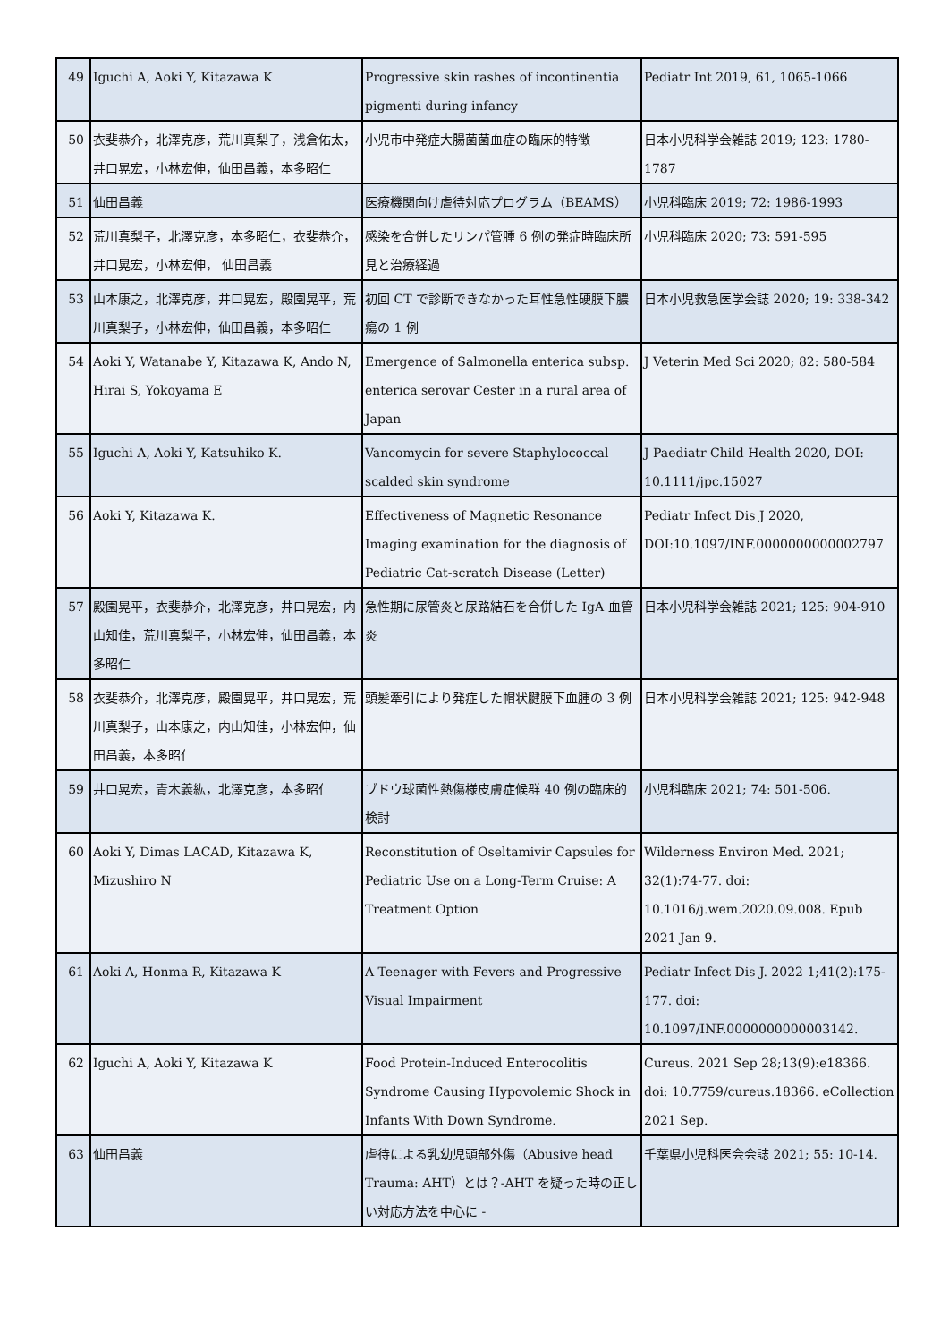| 49 | Iguchi A, Aoki Y, Kitazawa K | Progressive skin rashes of incontinentia pigmenti during infancy | Pediatr Int 2019, 61, 1065-1066 |
| 50 | 衣斐恭介，北澤克彦，荒川真梨子，浅倉佑太，井口晃宏，小林宏伸，仙田昌義，本多昭仁 | 小児市中発症大腸菌菌血症の臨床的特徴 | 日本小児科学会雑誌 2019; 123: 1780-1787 |
| 51 | 仙田昌義 | 医療機関向け虐待対応プログラム（BEAMS） | 小児科臨床 2019; 72: 1986-1993 |
| 52 | 荒川真梨子，北澤克彦，本多昭仁，衣斐恭介，井口晃宏，小林宏伸， 仙田昌義 | 感染を合併したリンパ管腫 6 例の発症時臨床所見と治療経過 | 小児科臨床 2020; 73: 591-595 |
| 53 | 山本康之，北澤克彦，井口晃宏，殿園晃平，荒川真梨子，小林宏伸，仙田昌義，本多昭仁 | 初回 CT で診断できなかった耳性急性硬膜下膿瘍の 1 例 | 日本小児救急医学会誌 2020; 19: 338-342 |
| 54 | Aoki Y, Watanabe Y, Kitazawa K, Ando N, Hirai S, Yokoyama E | Emergence of Salmonella enterica subsp. enterica serovar Cester in a rural area of Japan | J Veterin Med Sci 2020; 82: 580-584 |
| 55 | Iguchi A, Aoki Y, Katsuhiko K. | Vancomycin for severe Staphylococcal scalded skin syndrome | J Paediatr Child Health 2020, DOI: 10.1111/jpc.15027 |
| 56 | Aoki Y, Kitazawa K. | Effectiveness of Magnetic Resonance Imaging examination for the diagnosis of Pediatric Cat-scratch Disease (Letter) | Pediatr Infect Dis J 2020, DOI:10.1097/INF.0000000000002797 |
| 57 | 殿園晃平，衣斐恭介，北澤克彦，井口晃宏，内山知佳，荒川真梨子，小林宏伸，仙田昌義，本多昭仁 | 急性期に尿管炎と尿路結石を合併した IgA 血管炎 | 日本小児科学会雑誌 2021; 125: 904-910 |
| 58 | 衣斐恭介，北澤克彦，殿園晃平，井口晃宏，荒川真梨子，山本康之，内山知佳，小林宏伸，仙田昌義，本多昭仁 | 頭髪牽引により発症した帽状腱膜下血腫の 3 例 | 日本小児科学会雑誌 2021; 125: 942-948 |
| 59 | 井口晃宏，青木義紘，北澤克彦，本多昭仁 | ブドウ球菌性熱傷様皮膚症候群 40 例の臨床的検討 | 小児科臨床 2021; 74: 501-506. |
| 60 | Aoki Y, Dimas LACAD, Kitazawa K, Mizushiro N | Reconstitution of Oseltamivir Capsules for Pediatric Use on a Long-Term Cruise: A Treatment Option | Wilderness Environ Med. 2021; 32(1):74-77. doi: 10.1016/j.wem.2020.09.008. Epub 2021 Jan 9. |
| 61 | Aoki A, Honma R, Kitazawa K | A Teenager with Fevers and Progressive Visual Impairment | Pediatr Infect Dis J. 2022 1;41(2):175-177. doi: 10.1097/INF.0000000000003142. |
| 62 | Iguchi A, Aoki Y, Kitazawa K | Food Protein-Induced Enterocolitis Syndrome Causing Hypovolemic Shock in Infants With Down Syndrome. | Cureus. 2021 Sep 28;13(9):e18366. doi: 10.7759/cureus.18366. eCollection 2021 Sep. |
| 63 | 仙田昌義 | 虐待による乳幼児頭部外傷（Abusive head Trauma: AHT）とは？-AHT を疑った時の正しい対応方法を中心に - | 千葉県小児科医会会誌 2021; 55: 10-14. |